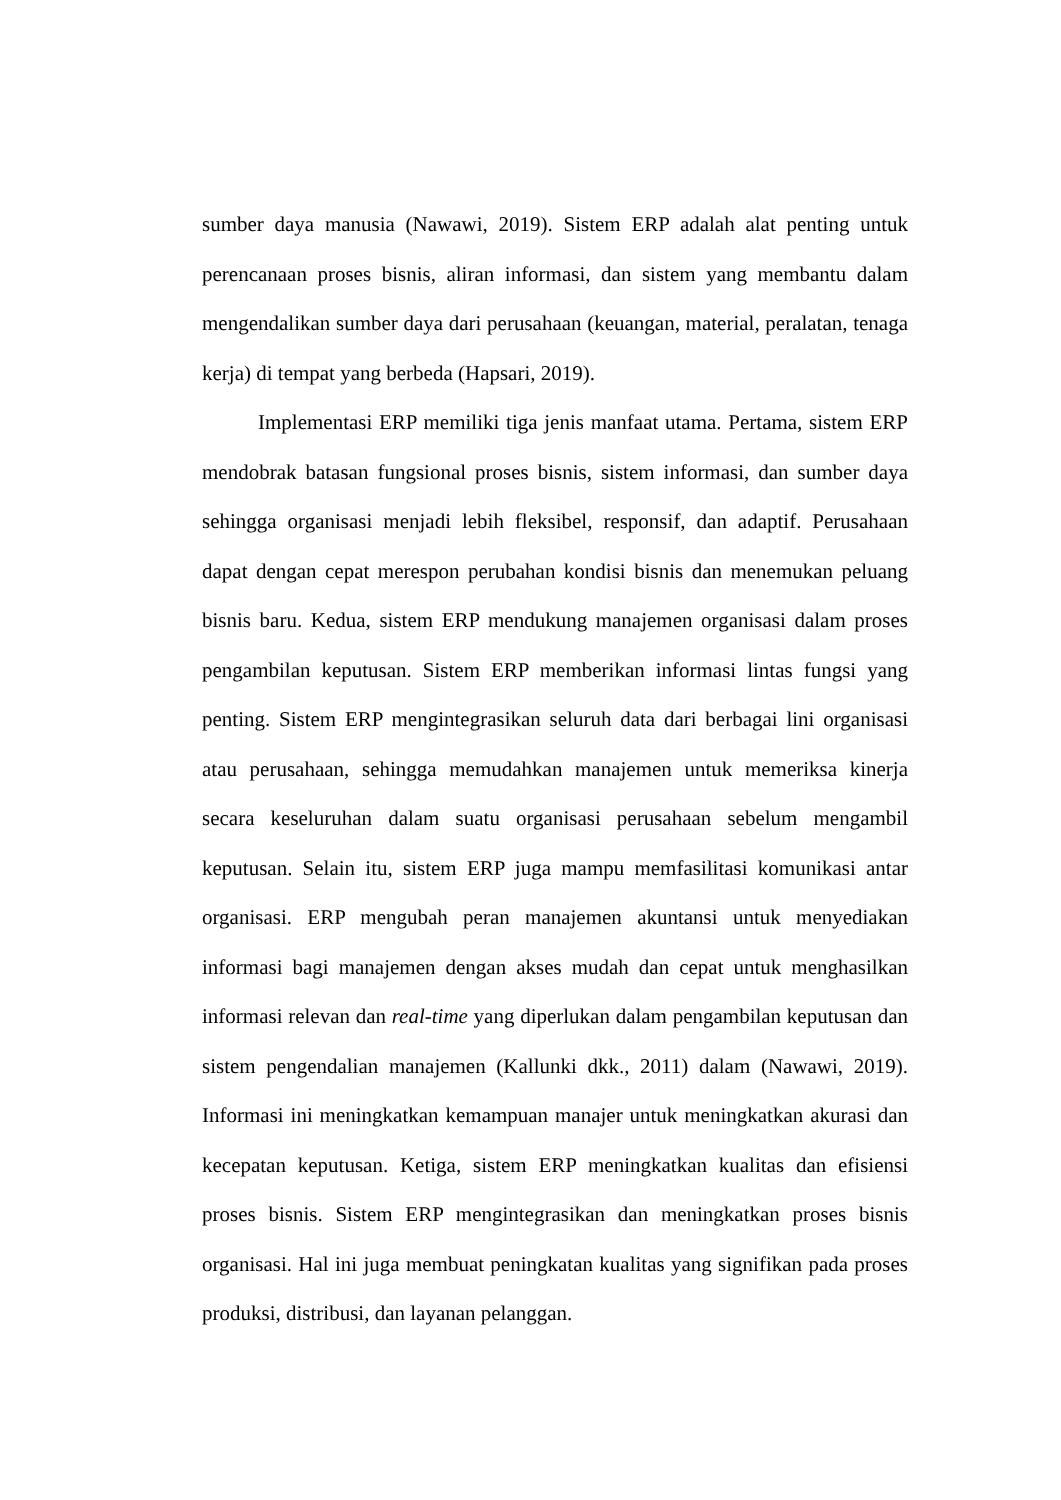sumber daya manusia (Nawawi, 2019). Sistem ERP adalah alat penting untuk perencanaan proses bisnis, aliran informasi, dan sistem yang membantu dalam mengendalikan sumber daya dari perusahaan (keuangan, material, peralatan, tenaga kerja) di tempat yang berbeda (Hapsari, 2019).
Implementasi ERP memiliki tiga jenis manfaat utama. Pertama, sistem ERP mendobrak batasan fungsional proses bisnis, sistem informasi, dan sumber daya sehingga organisasi menjadi lebih fleksibel, responsif, dan adaptif. Perusahaan dapat dengan cepat merespon perubahan kondisi bisnis dan menemukan peluang bisnis baru. Kedua, sistem ERP mendukung manajemen organisasi dalam proses pengambilan keputusan. Sistem ERP memberikan informasi lintas fungsi yang penting. Sistem ERP mengintegrasikan seluruh data dari berbagai lini organisasi atau perusahaan, sehingga memudahkan manajemen untuk memeriksa kinerja secara keseluruhan dalam suatu organisasi perusahaan sebelum mengambil keputusan. Selain itu, sistem ERP juga mampu memfasilitasi komunikasi antar organisasi. ERP mengubah peran manajemen akuntansi untuk menyediakan informasi bagi manajemen dengan akses mudah dan cepat untuk menghasilkan informasi relevan dan real-time yang diperlukan dalam pengambilan keputusan dan sistem pengendalian manajemen (Kallunki dkk., 2011) dalam (Nawawi, 2019). Informasi ini meningkatkan kemampuan manajer untuk meningkatkan akurasi dan kecepatan keputusan. Ketiga, sistem ERP meningkatkan kualitas dan efisiensi proses bisnis. Sistem ERP mengintegrasikan dan meningkatkan proses bisnis organisasi. Hal ini juga membuat peningkatan kualitas yang signifikan pada proses produksi, distribusi, dan layanan pelanggan.